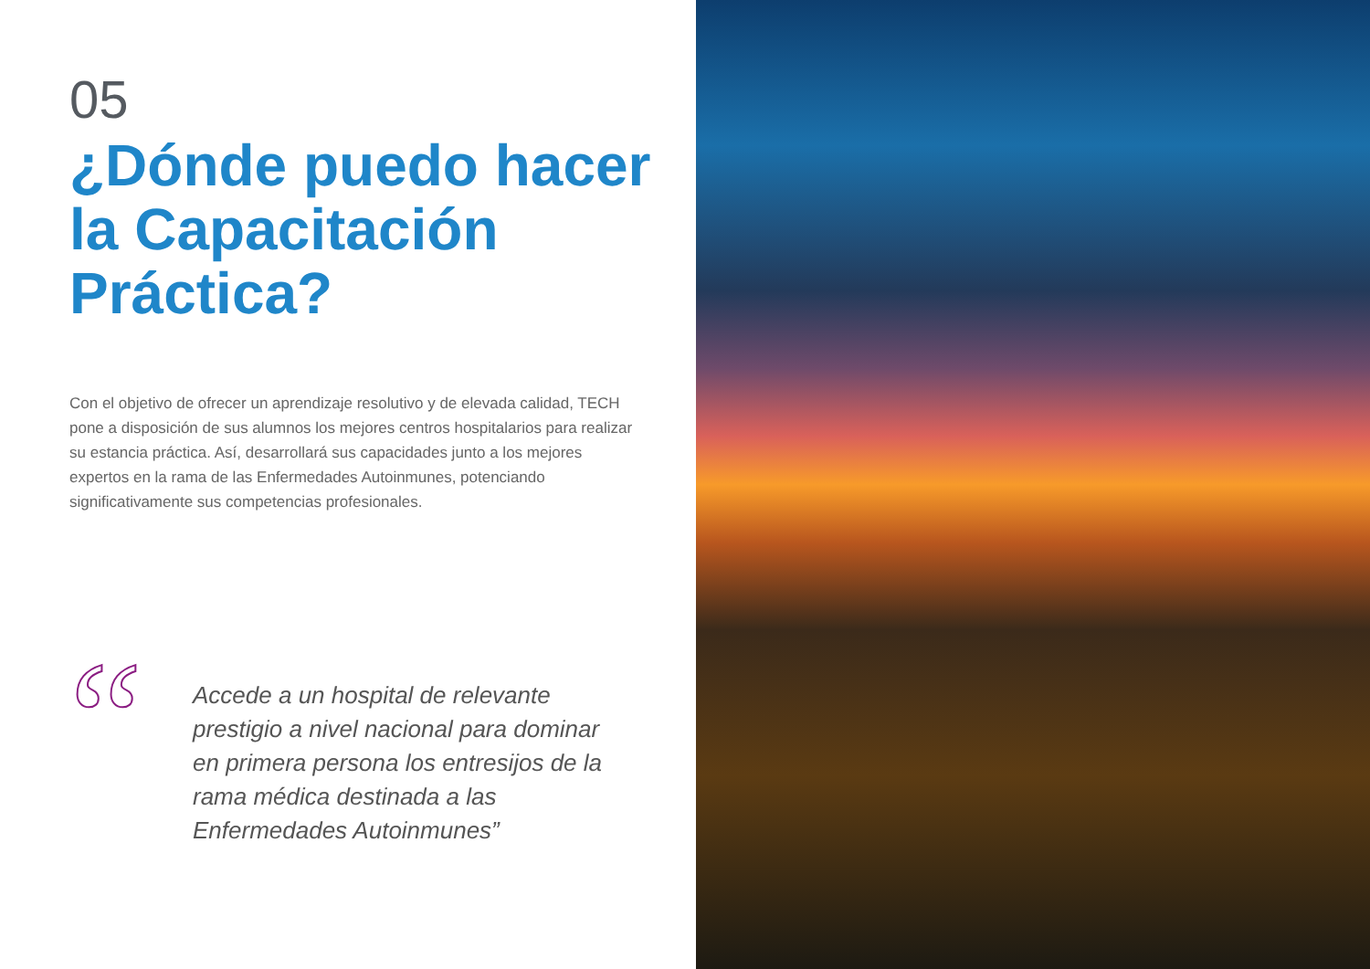05
¿Dónde puedo hacer la Capacitación Práctica?
Con el objetivo de ofrecer un aprendizaje resolutivo y de elevada calidad, TECH pone a disposición de sus alumnos los mejores centros hospitalarios para realizar su estancia práctica. Así, desarrollará sus capacidades junto a los mejores expertos en la rama de las Enfermedades Autoinmunes, potenciando significativamente sus competencias profesionales.
“
Accede a un hospital de relevante prestigio a nivel nacional para dominar en primera persona los entresijos de la rama médica destinada a las Enfermedades Autoinmunes”